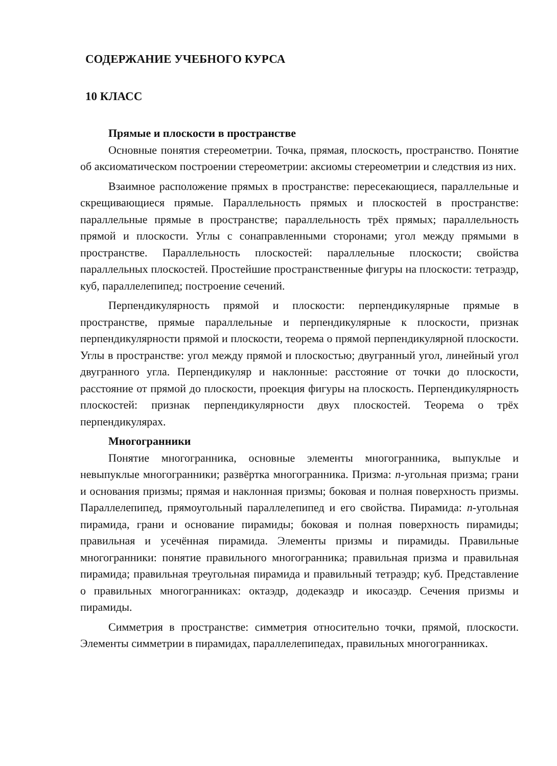СОДЕРЖАНИЕ УЧЕБНОГО КУРСА
10 КЛАСС
Прямые и плоскости в пространстве
Основные понятия стереометрии. Точка, прямая, плоскость, пространство. Понятие об аксиоматическом построении стереометрии: аксиомы стереометрии и следствия из них.
Взаимное расположение прямых в пространстве: пересекающиеся, параллельные и скрещивающиеся прямые. Параллельность прямых и плоскостей в пространстве: параллельные прямые в пространстве; параллельность трёх прямых; параллельность прямой и плоскости. Углы с сонаправленными сторонами; угол между прямыми в пространстве. Параллельность плоскостей: параллельные плоскости; свойства параллельных плоскостей. Простейшие пространственные фигуры на плоскости: тетраэдр, куб, параллелепипед; построение сечений.
Перпендикулярность прямой и плоскости: перпендикулярные прямые в пространстве, прямые параллельные и перпендикулярные к плоскости, признак перпендикулярности прямой и плоскости, теорема о прямой перпендикулярной плоскости. Углы в пространстве: угол между прямой и плоскостью; двугранный угол, линейный угол двугранного угла. Перпендикуляр и наклонные: расстояние от точки до плоскости, расстояние от прямой до плоскости, проекция фигуры на плоскость. Перпендикулярность плоскостей: признак перпендикулярности двух плоскостей. Теорема о трёх перпендикулярах.
Многогранники
Понятие многогранника, основные элементы многогранника, выпуклые и невыпуклые многогранники; развёртка многогранника. Призма: n-угольная призма; грани и основания призмы; прямая и наклонная призмы; боковая и полная поверхность призмы. Параллелепипед, прямоугольный параллелепипед и его свойства. Пирамида: n-угольная пирамида, грани и основание пирамиды; боковая и полная поверхность пирамиды; правильная и усечённая пирамида. Элементы призмы и пирамиды. Правильные многогранники: понятие правильного многогранника; правильная призма и правильная пирамида; правильная треугольная пирамида и правильный тетраэдр; куб. Представление о правильных многогранниках: октаэдр, додекаэдр и икосаэдр. Сечения призмы и пирамиды.
Симметрия в пространстве: симметрия относительно точки, прямой, плоскости. Элементы симметрии в пирамидах, параллелепипедах, правильных многогранниках.